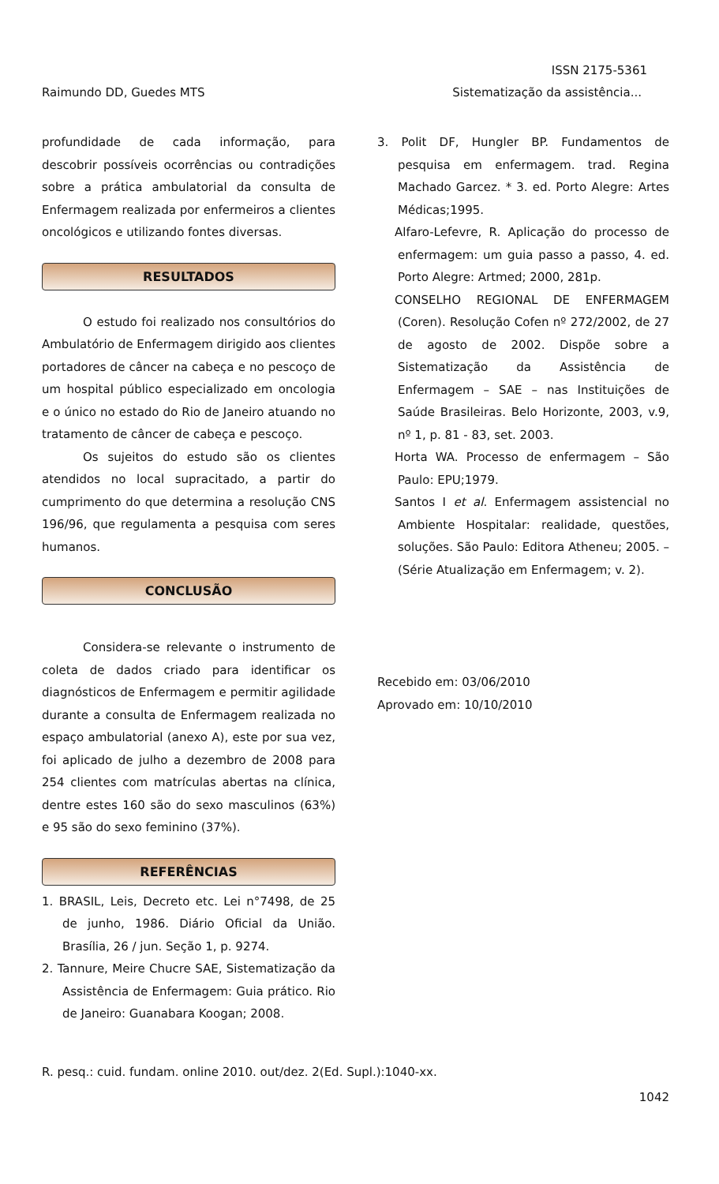ISSN 2175-5361
Raimundo DD, Guedes MTS Sistematização da assistência...
profundidade de cada informação, para descobrir possíveis ocorrências ou contradições sobre a prática ambulatorial da consulta de Enfermagem realizada por enfermeiros a clientes oncológicos e utilizando fontes diversas.
RESULTADOS
O estudo foi realizado nos consultórios do Ambulatório de Enfermagem dirigido aos clientes portadores de câncer na cabeça e no pescoço de um hospital público especializado em oncologia e o único no estado do Rio de Janeiro atuando no tratamento de câncer de cabeça e pescoço.
Os sujeitos do estudo são os clientes atendidos no local supracitado, a partir do cumprimento do que determina a resolução CNS 196/96, que regulamenta a pesquisa com seres humanos.
CONCLUSÃO
Considera-se relevante o instrumento de coleta de dados criado para identificar os diagnósticos de Enfermagem e permitir agilidade durante a consulta de Enfermagem realizada no espaço ambulatorial (anexo A), este por sua vez, foi aplicado de julho a dezembro de 2008 para 254 clientes com matrículas abertas na clínica, dentre estes 160 são do sexo masculinos (63%) e 95 são do sexo feminino (37%).
REFERÊNCIAS
1. BRASIL, Leis, Decreto etc. Lei n°7498, de 25 de junho, 1986. Diário Oficial da União. Brasília, 26 / jun. Seção 1, p. 9274.
2. Tannure, Meire Chucre SAE, Sistematização da Assistência de Enfermagem: Guia prático. Rio de Janeiro: Guanabara Koogan; 2008.
3. Polit DF, Hungler BP. Fundamentos de pesquisa em enfermagem. trad. Regina Machado Garcez. * 3. ed. Porto Alegre: Artes Médicas;1995.
Alfaro-Lefevre, R. Aplicação do processo de enfermagem: um guia passo a passo, 4. ed. Porto Alegre: Artmed; 2000, 281p.
CONSELHO REGIONAL DE ENFERMAGEM (Coren). Resolução Cofen nº 272/2002, de 27 de agosto de 2002. Dispõe sobre a Sistematização da Assistência de Enfermagem – SAE – nas Instituições de Saúde Brasileiras. Belo Horizonte, 2003, v.9, nº 1, p. 81 - 83, set. 2003.
Horta WA. Processo de enfermagem – São Paulo: EPU;1979.
Santos I et al. Enfermagem assistencial no Ambiente Hospitalar: realidade, questões, soluções. São Paulo: Editora Atheneu; 2005. – (Série Atualização em Enfermagem; v. 2).
Recebido em: 03/06/2010
Aprovado em: 10/10/2010
R. pesq.: cuid. fundam. online 2010. out/dez. 2(Ed. Supl.):1040-xx.
1042